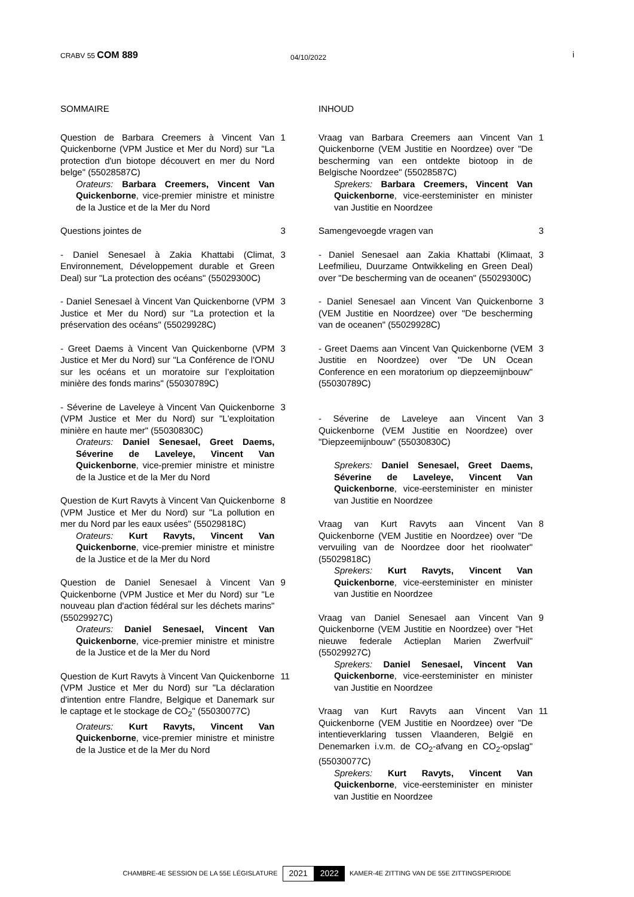CRABV 55 COM 889
04/10/2022
i
SOMMAIRE
Question de Barbara Creemers à Vincent Van Quickenborne (VPM Justice et Mer du Nord) sur "La protection d'un biotope découvert en mer du Nord belge" (55028587C)
Orateurs: Barbara Creemers, Vincent Van Quickenborne, vice-premier ministre et ministre de la Justice et de la Mer du Nord
1
Questions jointes de 3
- Daniel Senesael à Zakia Khattabi (Climat, Environnement, Développement durable et Green Deal) sur "La protection des océans" (55029300C)
3
- Daniel Senesael à Vincent Van Quickenborne (VPM Justice et Mer du Nord) sur "La protection et la préservation des océans" (55029928C)
3
- Greet Daems à Vincent Van Quickenborne (VPM Justice et Mer du Nord) sur "La Conférence de l'ONU sur les océans et un moratoire sur l’exploitation minière des fonds marins" (55030789C)
3
- Séverine de Laveleye à Vincent Van Quickenborne (VPM Justice et Mer du Nord) sur "L'exploitation minière en haute mer" (55030830C)
Orateurs: Daniel Senesael, Greet Daems, Séverine de Laveleye, Vincent Van Quickenborne, vice-premier ministre et ministre de la Justice et de la Mer du Nord
3
Question de Kurt Ravyts à Vincent Van Quickenborne (VPM Justice et Mer du Nord) sur "La pollution en mer du Nord par les eaux usées" (55029818C)
Orateurs: Kurt Ravyts, Vincent Van Quickenborne, vice-premier ministre et ministre de la Justice et de la Mer du Nord
8
Question de Daniel Senesael à Vincent Van Quickenborne (VPM Justice et Mer du Nord) sur "Le nouveau plan d'action fédéral sur les déchets marins" (55029927C)
Orateurs: Daniel Senesael, Vincent Van Quickenborne, vice-premier ministre et ministre de la Justice et de la Mer du Nord
9
Question de Kurt Ravyts à Vincent Van Quickenborne (VPM Justice et Mer du Nord) sur "La déclaration d'intention entre Flandre, Belgique et Danemark sur le captage et le stockage de CO<sub>2</sub>" (55030077C)
Orateurs: Kurt Ravyts, Vincent Van Quickenborne, vice-premier ministre et ministre de la Justice et de la Mer du Nord
11
INHOUD
Vraag van Barbara Creemers aan Vincent Van Quickenborne (VEM Justitie en Noordzee) over "De bescherming van een ontdekte biotoop in de Belgische Noordzee" (55028587C)
Sprekers: Barbara Creemers, Vincent Van Quickenborne, vice-eersteminister en minister van Justitie en Noordzee
1
Samengevoegde vragen van 3
- Daniel Senesael aan Zakia Khattabi (Klimaat, Leefmilieu, Duurzame Ontwikkeling en Green Deal) over "De bescherming van de oceanen" (55029300C)
3
- Daniel Senesael aan Vincent Van Quickenborne (VEM Justitie en Noordzee) over "De bescherming van de oceanen" (55029928C)
3
- Greet Daems aan Vincent Van Quickenborne (VEM Justitie en Noordzee) over "De UN Ocean Conference en een moratorium op diepzeemijnbouw" (55030789C)
3
- Séverine de Laveleye aan Vincent Van Quickenborne (VEM Justitie en Noordzee) over "Diepzeemijnbouw" (55030830C)
Sprekers: Daniel Senesael, Greet Daems, Séverine de Laveleye, Vincent Van Quickenborne, vice-eersteminister en minister van Justitie en Noordzee
3
Vraag van Kurt Ravyts aan Vincent Van Quickenborne (VEM Justitie en Noordzee) over "De vervuiling van de Noordzee door het rioolwater" (55029818C)
Sprekers: Kurt Ravyts, Vincent Van Quickenborne, vice-eersteminister en minister van Justitie en Noordzee
8
Vraag van Daniel Senesael aan Vincent Van Quickenborne (VEM Justitie en Noordzee) over "Het nieuwe federale Actieplan Marien Zwerfvuil" (55029927C)
Sprekers: Daniel Senesael, Vincent Van Quickenborne, vice-eersteminister en minister van Justitie en Noordzee
9
Vraag van Kurt Ravyts aan Vincent Van Quickenborne (VEM Justitie en Noordzee) over "De intentieverklaring tussen Vlaanderen, België en Denemarken i.v.m. de CO<sub>2</sub>-afvang en CO<sub>2</sub>-opslag" (55030077C)
Sprekers: Kurt Ravyts, Vincent Van Quickenborne, vice-eersteminister en minister van Justitie en Noordzee
11
CHAMBRE-4E SESSION DE LA 55E LÉGISLATURE 2021 2022 KAMER-4E ZITTING VAN DE 55E ZITTINGSPERIODE